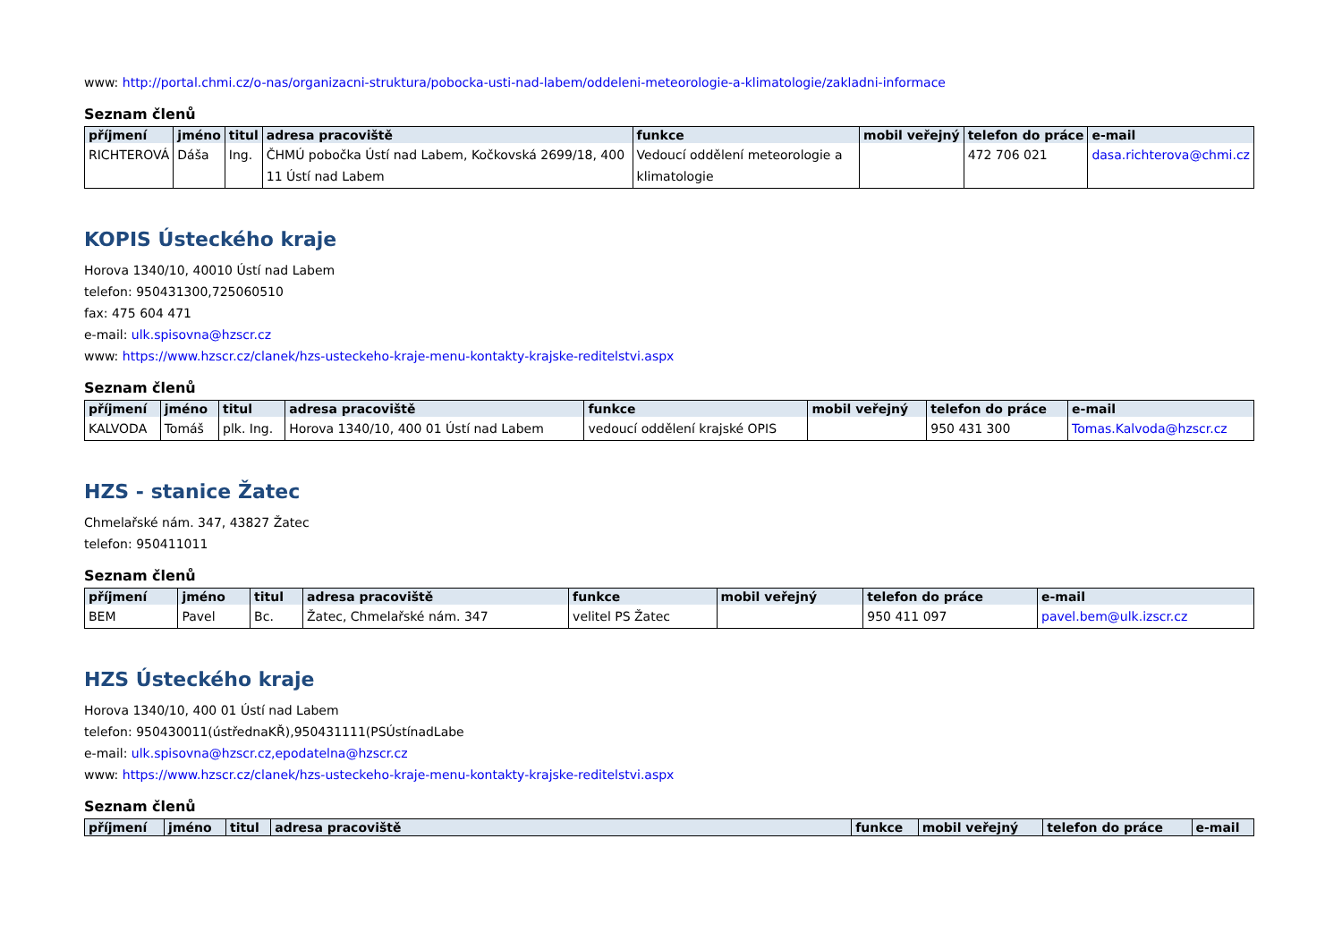www: http://portal.chmi.cz/o-nas/organizacni-struktura/pobocka-usti-nad-labem/oddeleni-meteorologie-a-klimatologie/zakladni-informace
Seznam členů
| příjmení | jméno | titul | adresa pracoviště | funkce | mobil veřejný | telefon do práce | e-mail |
| --- | --- | --- | --- | --- | --- | --- | --- |
| RICHTEROVÁ | Dáša | Ing. | ČHMÚ pobočka Ústí nad Labem, Kočkovská 2699/18, 400 11 Ústí nad Labem | Vedoucí oddělení meteorologie a klimatologie | | 472 706 021 | dasa.richterova@chmi.cz |
KOPIS Ústeckého kraje
Horova 1340/10, 40010 Ústí nad Labem
telefon: 950431300,725060510
fax: 475 604 471
e-mail: ulk.spisovna@hzscr.cz
www: https://www.hzscr.cz/clanek/hzs-usteckeho-kraje-menu-kontakty-krajske-reditelstvi.aspx
Seznam členů
| příjmení | jméno | titul | adresa pracoviště | funkce | mobil veřejný | telefon do práce | e-mail |
| --- | --- | --- | --- | --- | --- | --- | --- |
| KALVODA | Tomáš | plk. Ing. | Horova 1340/10, 400 01 Ústí nad Labem | vedoucí oddělení krajské OPIS | | 950 431 300 | Tomas.Kalvoda@hzscr.cz |
HZS - stanice Žatec
Chmelařské nám. 347, 43827 Žatec
telefon: 950411011
Seznam členů
| příjmení | jméno | titul | adresa pracoviště | funkce | mobil veřejný | telefon do práce | e-mail |
| --- | --- | --- | --- | --- | --- | --- | --- |
| BEM | Pavel | Bc. | Žatec, Chmelařské nám. 347 | velitel PS Žatec | | 950 411 097 | pavel.bem@ulk.izscr.cz |
HZS Ústeckého kraje
Horova 1340/10, 400 01 Ústí nad Labem
telefon: 950430011(ústřednaKŘ),950431111(PSÚstínadLabe
e-mail: ulk.spisovna@hzscr.cz,epodatelna@hzscr.cz
www: https://www.hzscr.cz/clanek/hzs-usteckeho-kraje-menu-kontakty-krajske-reditelstvi.aspx
Seznam členů
| příjmení | jméno | titul | adresa pracoviště | funkce | mobil veřejný | telefon do práce | e-mail |
| --- | --- | --- | --- | --- | --- | --- | --- |